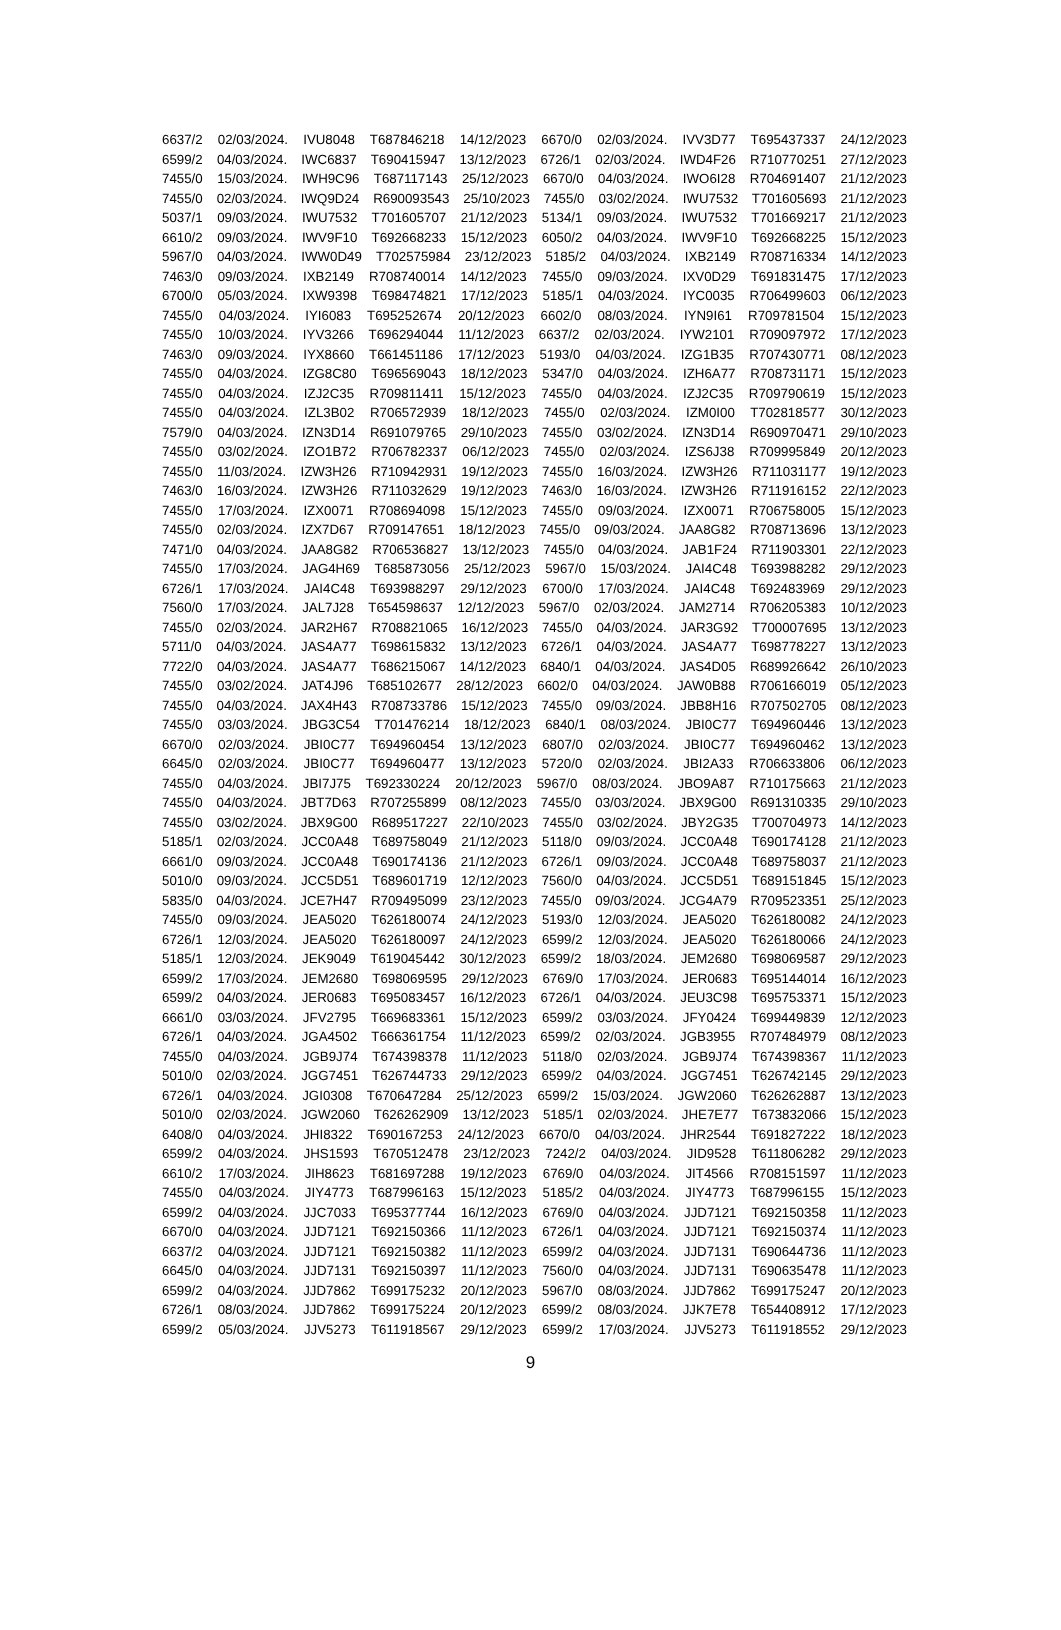6637/2 02/03/2024. IVU8048 T687846218 14/12/2023 6670/0 02/03/2024. IVV3D77 T695437337 24/12/2023
6599/2 04/03/2024. IWC6837 T690415947 13/12/2023 6726/1 02/03/2024. IWD4F26 R710770251 27/12/2023
7455/0 15/03/2024. IWH9C96 T687117143 25/12/2023 6670/0 04/03/2024. IWO6I28 R704691407 21/12/2023
7455/0 02/03/2024. IWQ9D24 R690093543 25/10/2023 7455/0 03/02/2024. IWU7532 T701605693 21/12/2023
5037/1 09/03/2024. IWU7532 T701605707 21/12/2023 5134/1 09/03/2024. IWU7532 T701669217 21/12/2023
6610/2 09/03/2024. IWV9F10 T692668233 15/12/2023 6050/2 04/03/2024. IWV9F10 T692668225 15/12/2023
5967/0 04/03/2024. IWW0D49 T702575984 23/12/2023 5185/2 04/03/2024. IXB2149 R708716334 14/12/2023
7463/0 09/03/2024. IXB2149 R708740014 14/12/2023 7455/0 09/03/2024. IXV0D29 T691831475 17/12/2023
6700/0 05/03/2024. IXW9398 T698474821 17/12/2023 5185/1 04/03/2024. IYC0035 R706499603 06/12/2023
7455/0 04/03/2024. IYI6083 T695252674 20/12/2023 6602/0 08/03/2024. IYN9I61 R709781504 15/12/2023
7455/0 10/03/2024. IYV3266 T696294044 11/12/2023 6637/2 02/03/2024. IYW2101 R709097972 17/12/2023
7463/0 09/03/2024. IYX8660 T661451186 17/12/2023 5193/0 04/03/2024. IZG1B35 R707430771 08/12/2023
7455/0 04/03/2024. IZG8C80 T696569043 18/12/2023 5347/0 04/03/2024. IZH6A77 R708731171 15/12/2023
7455/0 04/03/2024. IZJ2C35 R709811411 15/12/2023 7455/0 04/03/2024. IZJ2C35 R709790619 15/12/2023
7455/0 04/03/2024. IZL3B02 R706572939 18/12/2023 7455/0 02/03/2024. IZM0I00 T702818577 30/12/2023
7579/0 04/03/2024. IZN3D14 R691079765 29/10/2023 7455/0 03/02/2024. IZN3D14 R690970471 29/10/2023
7455/0 03/02/2024. IZO1B72 R706782337 06/12/2023 7455/0 02/03/2024. IZS6J38 R709995849 20/12/2023
7455/0 11/03/2024. IZW3H26 R710942931 19/12/2023 7455/0 16/03/2024. IZW3H26 R711031177 19/12/2023
7463/0 16/03/2024. IZW3H26 R711032629 19/12/2023 7463/0 16/03/2024. IZW3H26 R711916152 22/12/2023
7455/0 17/03/2024. IZX0071 R708694098 15/12/2023 7455/0 09/03/2024. IZX0071 R706758005 15/12/2023
7455/0 02/03/2024. IZX7D67 R709147651 18/12/2023 7455/0 09/03/2024. JAA8G82 R708713696 13/12/2023
7471/0 04/03/2024. JAA8G82 R706536827 13/12/2023 7455/0 04/03/2024. JAB1F24 R711903301 22/12/2023
7455/0 17/03/2024. JAG4H69 T685873056 25/12/2023 5967/0 15/03/2024. JAI4C48 T693988282 29/12/2023
6726/1 17/03/2024. JAI4C48 T693988297 29/12/2023 6700/0 17/03/2024. JAI4C48 T692483969 29/12/2023
7560/0 17/03/2024. JAL7J28 T654598637 12/12/2023 5967/0 02/03/2024. JAM2714 R706205383 10/12/2023
7455/0 02/03/2024. JAR2H67 R708821065 16/12/2023 7455/0 04/03/2024. JAR3G92 T700007695 13/12/2023
5711/0 04/03/2024. JAS4A77 T698615832 13/12/2023 6726/1 04/03/2024. JAS4A77 T698778227 13/12/2023
7722/0 04/03/2024. JAS4A77 T686215067 14/12/2023 6840/1 04/03/2024. JAS4D05 R689926642 26/10/2023
7455/0 03/02/2024. JAT4J96 T685102677 28/12/2023 6602/0 04/03/2024. JAW0B88 R706166019 05/12/2023
7455/0 04/03/2024. JAX4H43 R708733786 15/12/2023 7455/0 09/03/2024. JBB8H16 R707502705 08/12/2023
7455/0 03/03/2024. JBG3C54 T701476214 18/12/2023 6840/1 08/03/2024. JBI0C77 T694960446 13/12/2023
6670/0 02/03/2024. JBI0C77 T694960454 13/12/2023 6807/0 02/03/2024. JBI0C77 T694960462 13/12/2023
6645/0 02/03/2024. JBI0C77 T694960477 13/12/2023 5720/0 02/03/2024. JBI2A33 R706633806 06/12/2023
7455/0 04/03/2024. JBI7J75 T692330224 20/12/2023 5967/0 08/03/2024. JBO9A87 R710175663 21/12/2023
7455/0 04/03/2024. JBT7D63 R707255899 08/12/2023 7455/0 03/03/2024. JBX9G00 R691310335 29/10/2023
7455/0 03/02/2024. JBX9G00 R689517227 22/10/2023 7455/0 03/02/2024. JBY2G35 T700704973 14/12/2023
5185/1 02/03/2024. JCC0A48 T689758049 21/12/2023 5118/0 09/03/2024. JCC0A48 T690174128 21/12/2023
6661/0 09/03/2024. JCC0A48 T690174136 21/12/2023 6726/1 09/03/2024. JCC0A48 T689758037 21/12/2023
5010/0 09/03/2024. JCC5D51 T689601719 12/12/2023 7560/0 04/03/2024. JCC5D51 T689151845 15/12/2023
5835/0 04/03/2024. JCE7H47 R709495099 23/12/2023 7455/0 09/03/2024. JCG4A79 R709523351 25/12/2023
7455/0 09/03/2024. JEA5020 T626180074 24/12/2023 5193/0 12/03/2024. JEA5020 T626180082 24/12/2023
6726/1 12/03/2024. JEA5020 T626180097 24/12/2023 6599/2 12/03/2024. JEA5020 T626180066 24/12/2023
5185/1 12/03/2024. JEK9049 T619045442 30/12/2023 6599/2 18/03/2024. JEM2680 T698069587 29/12/2023
6599/2 17/03/2024. JEM2680 T698069595 29/12/2023 6769/0 17/03/2024. JER0683 T695144014 16/12/2023
6599/2 04/03/2024. JER0683 T695083457 16/12/2023 6726/1 04/03/2024. JEU3C98 T695753371 15/12/2023
6661/0 03/03/2024. JFV2795 T669683361 15/12/2023 6599/2 03/03/2024. JFY0424 T699449839 12/12/2023
6726/1 04/03/2024. JGA4502 T666361754 11/12/2023 6599/2 02/03/2024. JGB3955 R707484979 08/12/2023
7455/0 04/03/2024. JGB9J74 T674398378 11/12/2023 5118/0 02/03/2024. JGB9J74 T674398367 11/12/2023
5010/0 02/03/2024. JGG7451 T626744733 29/12/2023 6599/2 04/03/2024. JGG7451 T626742145 29/12/2023
6726/1 04/03/2024. JGI0308 T670647284 25/12/2023 6599/2 15/03/2024. JGW2060 T626262887 13/12/2023
5010/0 02/03/2024. JGW2060 T626262909 13/12/2023 5185/1 02/03/2024. JHE7E77 T673832066 15/12/2023
6408/0 04/03/2024. JHI8322 T690167253 24/12/2023 6670/0 04/03/2024. JHR2544 T691827222 18/12/2023
6599/2 04/03/2024. JHS1593 T670512478 23/12/2023 7242/2 04/03/2024. JID9528 T611806282 29/12/2023
6610/2 17/03/2024. JIH8623 T681697288 19/12/2023 6769/0 04/03/2024. JIT4566 R708151597 11/12/2023
7455/0 04/03/2024. JIY4773 T687996163 15/12/2023 5185/2 04/03/2024. JIY4773 T687996155 15/12/2023
6599/2 04/03/2024. JJC7033 T695377744 16/12/2023 6769/0 04/03/2024. JJD7121 T692150358 11/12/2023
6670/0 04/03/2024. JJD7121 T692150366 11/12/2023 6726/1 04/03/2024. JJD7121 T692150374 11/12/2023
6637/2 04/03/2024. JJD7121 T692150382 11/12/2023 6599/2 04/03/2024. JJD7131 T690644736 11/12/2023
6645/0 04/03/2024. JJD7131 T692150397 11/12/2023 7560/0 04/03/2024. JJD7131 T690635478 11/12/2023
6599/2 04/03/2024. JJD7862 T699175232 20/12/2023 5967/0 08/03/2024. JJD7862 T699175247 20/12/2023
6726/1 08/03/2024. JJD7862 T699175224 20/12/2023 6599/2 08/03/2024. JJK7E78 T654408912 17/12/2023
6599/2 05/03/2024. JJV5273 T611918567 29/12/2023 6599/2 17/03/2024. JJV5273 T611918552 29/12/2023
9